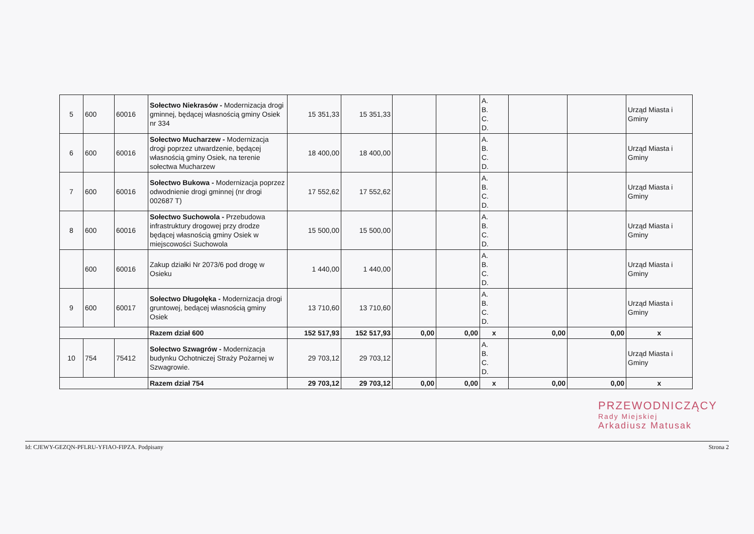| 5 | 600 | 60016 | Sołectwo Niekrasów - Modernizacja drogi gminnej, będącej własnością gminy Osiek nr 334 | 15 351,33 | 15 351,33 | | | A. B. C. D. | | | Urząd Miasta i Gminy |
| 6 | 600 | 60016 | Sołectwo Mucharzew - Modernizacja drogi poprzez utwardzenie, będącej własnością gminy Osiek, na terenie sołectwa Mucharzew | 18 400,00 | 18 400,00 | | | A. B. C. D. | | | Urząd Miasta i Gminy |
| 7 | 600 | 60016 | Sołectwo Bukowa - Modernizacja poprzez odwodnienie drogi gminnej (nr drogi 002687 T) | 17 552,62 | 17 552,62 | | | A. B. C. D. | | | Urząd Miasta i Gminy |
| 8 | 600 | 60016 | Sołectwo Suchowola - Przebudowa infrastruktury drogowej przy drodze będącej własnością gminy Osiek w miejscowości Suchowola | 15 500,00 | 15 500,00 | | | A. B. C. D. | | | Urząd Miasta i Gminy |
| | 600 | 60016 | Zakup działki Nr 2073/6 pod drogę w Osieku | 1 440,00 | 1 440,00 | | | A. B. C. D. | | | Urząd Miasta i Gminy |
| 9 | 600 | 60017 | Sołectwo Długołęka - Modernizacja drogi gruntowej, bedącej własnością gminy Osiek | 13 710,60 | 13 710,60 | | | A. B. C. D. | | | Urząd Miasta i Gminy |
| | | | Razem dział 600 | 152 517,93 | 152 517,93 | 0,00 | 0,00 | x | 0,00 | 0,00 | x |
| 10 | 754 | 75412 | Sołectwo Szwagrów - Modernizacja budynku Ochotniczej Straży Pożarnej w Szwagrowie. | 29 703,12 | 29 703,12 | | | A. B. C. D. | | | Urząd Miasta i Gminy |
| | | | Razem dział 754 | 29 703,12 | 29 703,12 | 0,00 | 0,00 | x | 0,00 | 0,00 | x |
PRZEWODNICZĄCY
Rady Miejskiej
Arkadiusz Matusak
Id: CJEWY-GEZQN-PFLRU-YFIAO-FIPZA. Podpisany Strona 2